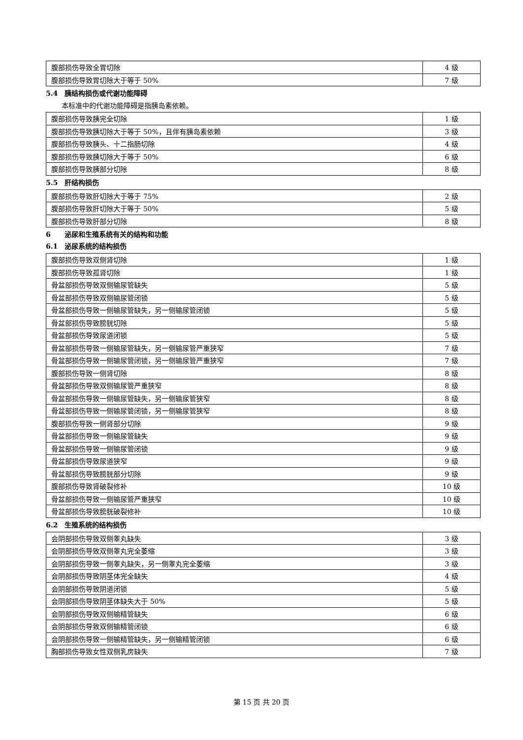| 腹部损伤导致全胃切除 | 4 级 |
| 腹部损伤导致胃切除大于等于 50% | 7 级 |
5.4 胰结构损伤或代谢功能障碍
本标准中的代谢功能障碍是指胰岛素依赖。
| 腹部损伤导致胰完全切除 | 1 级 |
| 腹部损伤导致胰切除大于等于 50%，且伴有胰岛素依赖 | 3 级 |
| 腹部损伤导致胰头、十二指肠切除 | 4 级 |
| 腹部损伤导致胰切除大于等于 50% | 6 级 |
| 腹部损伤导致胰部分切除 | 8 级 |
5.5 肝结构损伤
| 腹部损伤导致肝切除大于等于 75% | 2 级 |
| 腹部损伤导致肝切除大于等于 50% | 5 级 |
| 腹部损伤导致肝部分切除 | 8 级 |
6 泌尿和生殖系统有关的结构和功能
6.1 泌尿系统的结构损伤
| 腹部损伤导致双侧肾切除 | 1 级 |
| 腹部损伤导致孤肾切除 | 1 级 |
| 骨盆部损伤导致双侧输尿管缺失 | 5 级 |
| 骨盆部损伤导致双侧输尿管闭锁 | 5 级 |
| 骨盆部损伤导致一侧输尿管缺失，另一侧输尿管闭锁 | 5 级 |
| 骨盆部损伤导致膀胱切除 | 5 级 |
| 骨盆部损伤导致尿道闭锁 | 5 级 |
| 骨盆部损伤导致一侧输尿管缺失，另一侧输尿管严重狭窄 | 7 级 |
| 骨盆部损伤导致一侧输尿管闭锁，另一侧输尿管严重狭窄 | 7 级 |
| 腹部损伤导致一侧肾切除 | 8 级 |
| 骨盆部损伤导致双侧输尿管严重狭窄 | 8 级 |
| 骨盆部损伤导致一侧输尿管缺失，另一侧输尿管狭窄 | 8 级 |
| 骨盆部损伤导致一侧输尿管闭锁，另一侧输尿管狭窄 | 8 级 |
| 腹部损伤导致一侧肾部分切除 | 9 级 |
| 骨盆部损伤导致一侧输尿管缺失 | 9 级 |
| 骨盆部损伤导致一侧输尿管闭锁 | 9 级 |
| 骨盆部损伤导致尿道狭窄 | 9 级 |
| 骨盆部损伤导致膀胱部分切除 | 9 级 |
| 腹部损伤导致肾破裂修补 | 10 级 |
| 骨盆部损伤导致一侧输尿管严重狭窄 | 10 级 |
| 骨盆部损伤导致膀胱破裂修补 | 10 级 |
6.2 生殖系统的结构损伤
| 会阴部损伤导致双侧睾丸缺失 | 3 级 |
| 会阴部损伤导致双侧睾丸完全萎缩 | 3 级 |
| 会阴部损伤导致一侧睾丸缺失，另一侧睾丸完全萎缩 | 3 级 |
| 会阴部损伤导致阴茎体完全缺失 | 4 级 |
| 会阴部损伤导致阴道闭锁 | 5 级 |
| 会阴部损伤导致阴茎体缺失大于 50% | 5 级 |
| 会阴部损伤导致双侧输精管缺失 | 6 级 |
| 会阴部损伤导致双侧输精管闭锁 | 6 级 |
| 会阴部损伤导致一侧输精管缺失，另一侧输精管闭锁 | 6 级 |
| 胸部损伤导致女性双侧乳房缺失 | 7 级 |
第 15 页 共 20 页